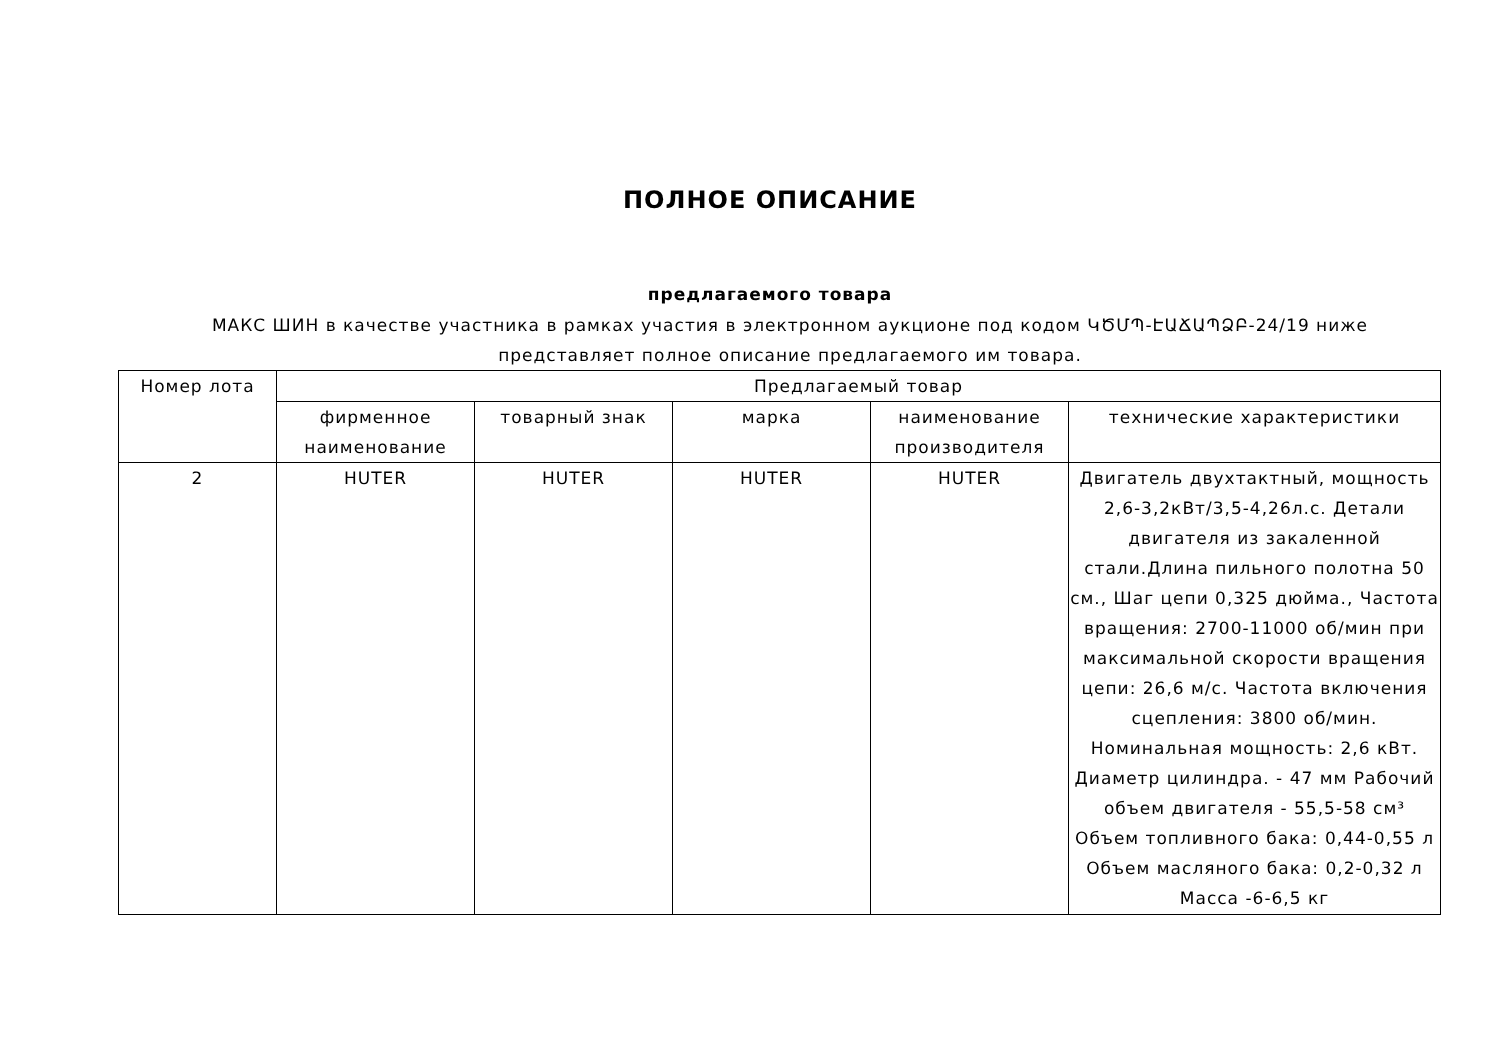ПОЛНОЕ ОПИСАНИЕ
предлагаемого товара
МАКС ШИН в качестве участника в рамках участия в электронном аукционе под кодом ԿԾՄՊ-ԷԱՃԱՊՁԲ-24/19 ниже представляет полное описание предлагаемого им товара.
| Номер лота | Предлагаемый товар | | | | |
| --- | --- | --- | --- | --- | --- |
| | фирменное наименование | товарный знак | марка | наименование производителя | технические характеристики |
| 2 | HUTER | HUTER | HUTER | HUTER | Двигатель двухтактный, мощность 2,6-3,2кВт/3,5-4,26л.с. Детали двигателя из закаленной стали.Длина пильного полотна 50 см., Шаг цепи 0,325 дюйма., Частота вращения: 2700-11000 об/мин при максимальной скорости вращения цепи: 26,6 м/с. Частота включения сцепления: 3800 об/мин. Номинальная мощность: 2,6 кВт. Диаметр цилиндра. - 47 мм Рабочий объем двигателя - 55,5-58 см³ Объем топливного бака: 0,44-0,55 л Объем масляного бака: 0,2-0,32 л Масса -6-6,5 кг |